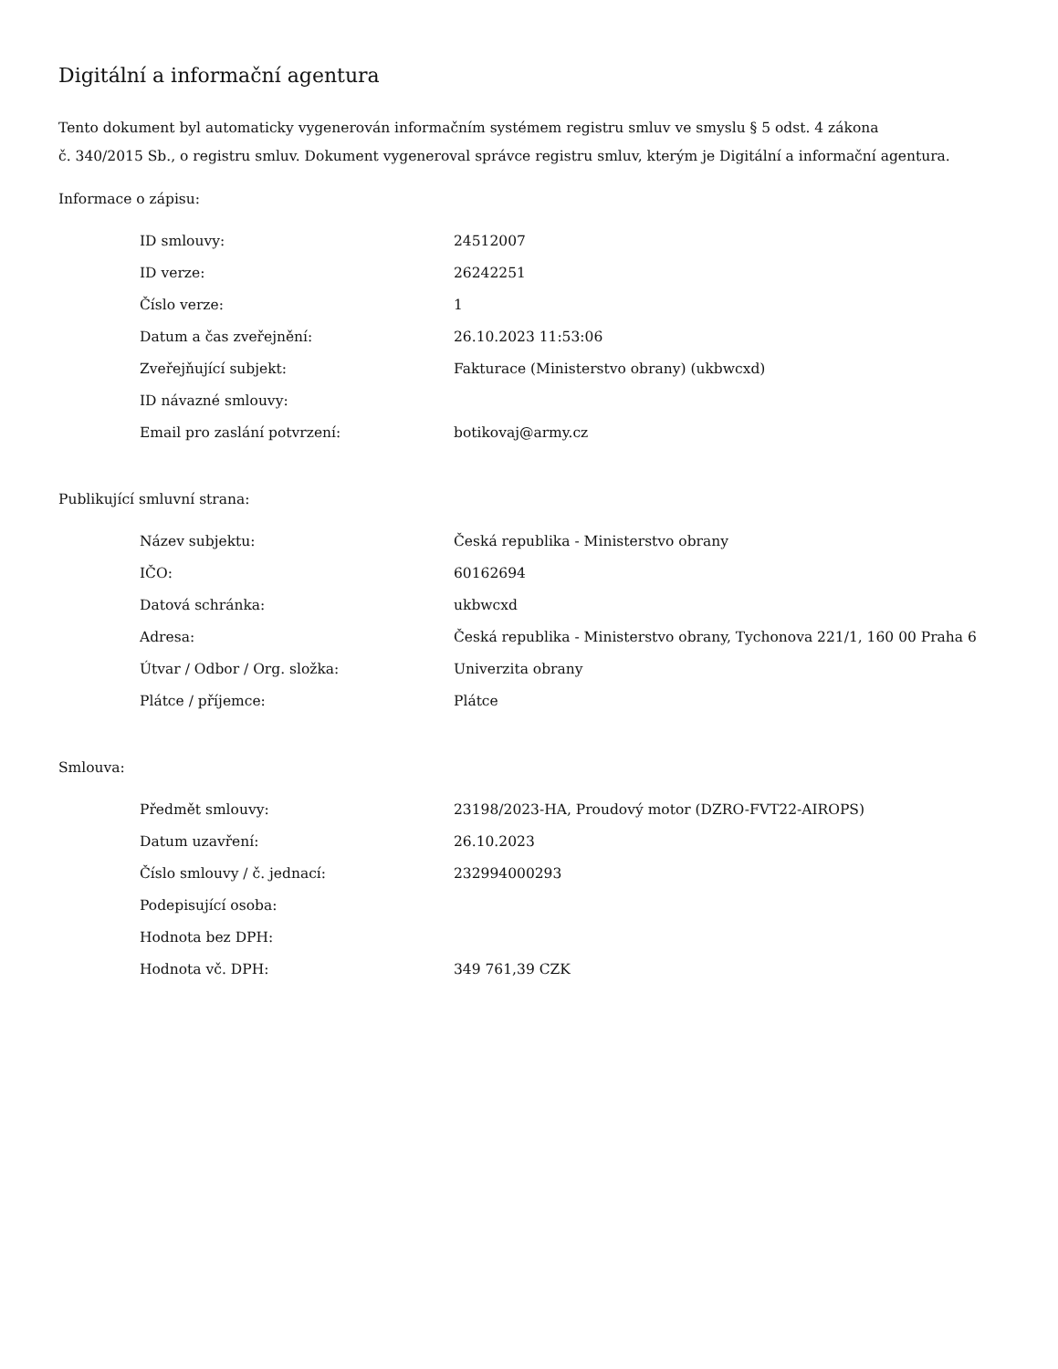Digitální a informační agentura
Tento dokument byl automaticky vygenerován informačním systémem registru smluv ve smyslu § 5 odst. 4 zákona
č. 340/2015 Sb., o registru smluv. Dokument vygeneroval správce registru smluv, kterým je Digitální a informační agentura.
Informace o zápisu:
| ID smlouvy: | 24512007 |
| ID verze: | 26242251 |
| Číslo verze: | 1 |
| Datum a čas zveřejnění: | 26.10.2023 11:53:06 |
| Zveřejňující subjekt: | Fakturace (Ministerstvo obrany) (ukbwcxd) |
| ID návazné smlouvy: | |
| Email pro zaslání potvrzení: | botikovaj@army.cz |
Publikující smluvní strana:
| Název subjektu: | Česká republika - Ministerstvo obrany |
| IČO: | 60162694 |
| Datová schránka: | ukbwcxd |
| Adresa: | Česká republika - Ministerstvo obrany, Tychonova 221/1, 160 00 Praha 6 |
| Útvar / Odbor / Org. složka: | Univerzita obrany |
| Plátce / příjemce: | Plátce |
Smlouva:
| Předmět smlouvy: | 23198/2023-HA, Proudový motor (DZRO-FVT22-AIROPS) |
| Datum uzavření: | 26.10.2023 |
| Číslo smlouvy / č. jednací: | 232994000293 |
| Podepisující osoba: | |
| Hodnota bez DPH: | |
| Hodnota vč. DPH: | 349 761,39 CZK |